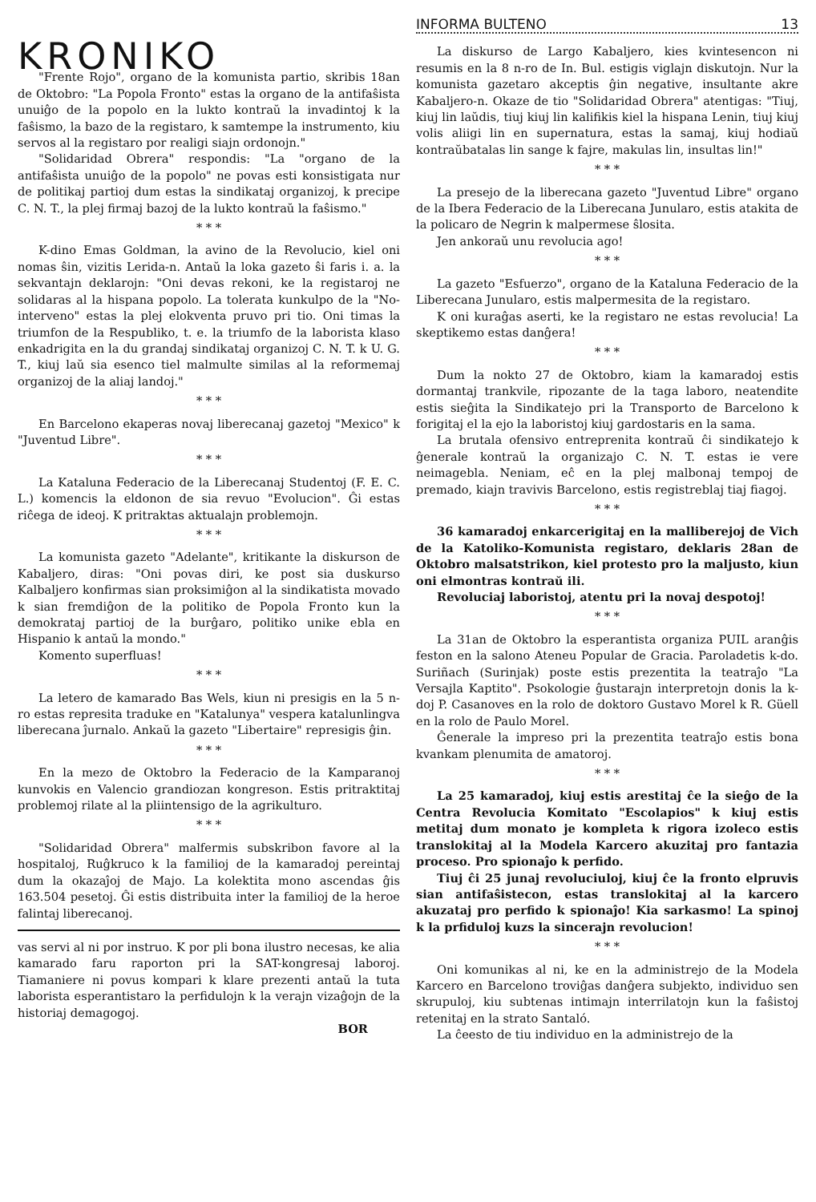KRONIKO
"Frente Rojo", organo de la komunista partio, skribis 18an de Oktobro: "La Popola Fronto" estas la organo de la antifaŝista unuiĝo de la popolo en la lukto kontraŭ la invadintoj k la faŝismo, la bazo de la registaro, k samtempe la instrumento, kiu servos al la registaro por realigi siajn ordonojn."
"Solidaridad Obrera" respondis: "La "organo de la antifaŝista unuiĝo de la popolo" ne povas esti konsistigata nur de politikaj partioj dum estas la sindikataj organizoj, k precipe C. N. T., la plej firmaj bazoj de la lukto kontraŭ la faŝismo."
* * *
K-dino Emas Goldman, la avino de la Revolucio, kiel oni nomas ŝin, vizitis Lerida-n. Antaŭ la loka gazeto ŝi faris i. a. la sekvantajn deklarojn: "Oni devas rekoni, ke la registaroj ne solidaras al la hispana popolo. La tolerata kunkulpo de la "No-interveno" estas la plej elokventa pruvo pri tio. Oni timas la triumfon de la Respubliko, t. e. la triumfo de la laborista klaso enkadrigita en la du grandaj sindikataj organizoj C. N. T. k U. G. T., kiuj laŭ sia esenco tiel malmulte similas al la reformemaj organizoj de la aliaj landoj."
* * *
En Barcelono ekaperas novaj liberecanaj gazetoj "Mexico" k "Juventud Libre".
* * *
La Kataluna Federacio de la Liberecanaj Studentoj (F. E. C. L.) komencis la eldonon de sia revuo "Evolucion". Ĝi estas riĉega de ideoj. K pritraktas aktualajn problemojn.
* * *
La komunista gazeto "Adelante", kritikante la diskurson de Kabaljero, diras: "Oni povas diri, ke post sia duskurso Kalbaljero konfirmas sian proksimiĝon al la sindikatista movado k sian fremdiĝon de la politiko de Popola Fronto kun la demokrataj partioj de la burĝaro, politiko unike ebla en Hispanio k antaŭ la mondo."
Komento superfluas!
* * *
La letero de kamarado Bas Wels, kiun ni presigis en la 5 n-ro estas represita traduke en "Katalunya" vespera katalunlingva liberecana ĵurnalo. Ankaŭ la gazeto "Libertaire" represigis ĝin.
* * *
En la mezo de Oktobro la Federacio de la Kamparanoj kunvokis en Valencio grandiozan kongreson. Estis pritraktitaj problemoj rilate al la pliintensigo de la agrikulturo.
* * *
"Solidaridad Obrera" malfermis subskribon favore al la hospitaloj, Ruĝkruco k la familioj de la kamaradoj pereintaj dum la okazaĵoj de Majo. La kolektita mono ascendas ĝis 163.504 pesetoj. Ĝi estis distribuita inter la familioj de la heroe falintaj liberecanoj.
vas servi al ni por instruo. K por pli bona ilustro necesas, ke alia kamarado faru raporton pri la SAT-kongresaj laboroj. Tiamaniere ni povus kompari k klare prezenti antaŭ la tuta laborista esperantistaro la perfidulojn k la verajn vizaĝojn de la historiaj demagogoj.
BOR
INFORMA BULTENO 13
La diskurso de Largo Kabaljero, kies kvintesencon ni resumis en la 8 n-ro de In. Bul. estigis viglajn diskutojn. Nur la komunista gazetaro akceptis ĝin negative, insultante akre Kabaljero-n. Okaze de tio "Solidaridad Obrera" atentigas: "Tiuj, kiuj lin laŭdis, tiuj kiuj lin kalifikis kiel la hispana Lenin, tiuj kiuj volis aliigi lin en supernatura, estas la samaj, kiuj hodiaŭ kontraŭbatalas lin sange k fajre, makulas lin, insultas lin!"
* * *
La presejo de la liberecana gazeto "Juventud Libre" organo de la Ibera Federacio de la Liberecana Junularo, estis atakita de la policaro de Negrin k malpermese ŝlosita.
Jen ankoraŭ unu revolucia ago!
* * *
La gazeto "Esfuerzo", organo de la Kataluna Federacio de la Liberecana Junularo, estis malpermesita de la registaro.
K oni kuraĝas aserti, ke la registaro ne estas revolucia! La skeptikemo estas danĝera!
* * *
Dum la nokto 27 de Oktobro, kiam la kamaradoj estis dormantaj trankvile, ripozante de la taga laboro, neatendite estis sieĝita la Sindikatejo pri la Transporto de Barcelono k forigitaj el la ejo la laboristoj kiuj gardostaris en la sama.
La brutala ofensivo entreprenita kontraŭ ĉi sindikatejo k ĝenerale kontraŭ la organizajo C. N. T. estas ie vere neimagebla. Neniam, eĉ en la plej malbonaj tempoj de premado, kiajn travivis Barcelono, estis registreblaj tiaj fiagoj.
* * *
36 kamaradoj enkarcerigitaj en la malliberejoj de Vich de la Katoliko-Komunista registaro, deklaris 28an de Oktobro malsatstrikon, kiel protesto pro la maljusto, kiun oni elmontras kontraŭ ili.
Revoluciaj laboristoj, atentu pri la novaj despotoj!
* * *
La 31an de Oktobro la esperantista organiza PUIL aranĝis feston en la salono Ateneu Popular de Gracia. Paroladetis k-do. Suriñach (Surinjak) poste estis prezentita la teatraĵo "La Versajla Kaptito". Psokologie ĝustarajn interpretojn donis la k-doj P. Casanoves en la rolo de doktoro Gustavo Morel k R. Güell en la rolo de Paulo Morel.
Ĝenerale la impreso pri la prezentita teatraĵo estis bona kvankam plenumita de amatoroj.
* * *
La 25 kamaradoj, kiuj estis arestitaj ĉe la sieĝo de la Centra Revolucia Komitato "Escolapios" k kiuj estis metitaj dum monato je kompleta k rigora izoleco estis translokitaj al la Modela Karcero akuzitaj pro fantazia proceso. Pro spionaĵo k perfido.
Tiuj ĉi 25 junaj revoluciuloj, kiuj ĉe la fronto elpruvis sian antifaŝistecon, estas translokitaj al la karcero akuzataj pro perfido k spionaĵo! Kia sarkasmo! La spinoj k la prfiduloj kuzs la sincerajn revolucion!
* * *
Oni komunikas al ni, ke en la administrejo de la Modela Karcero en Barcelono troviĝas danĝera subjekto, individuo sen skrupuloj, kiu subtenas intimajn interrilatojn kun la faŝistoj retenitaj en la strato Santaló.
La ĉeesto de tiu individuo en la administrejo de la